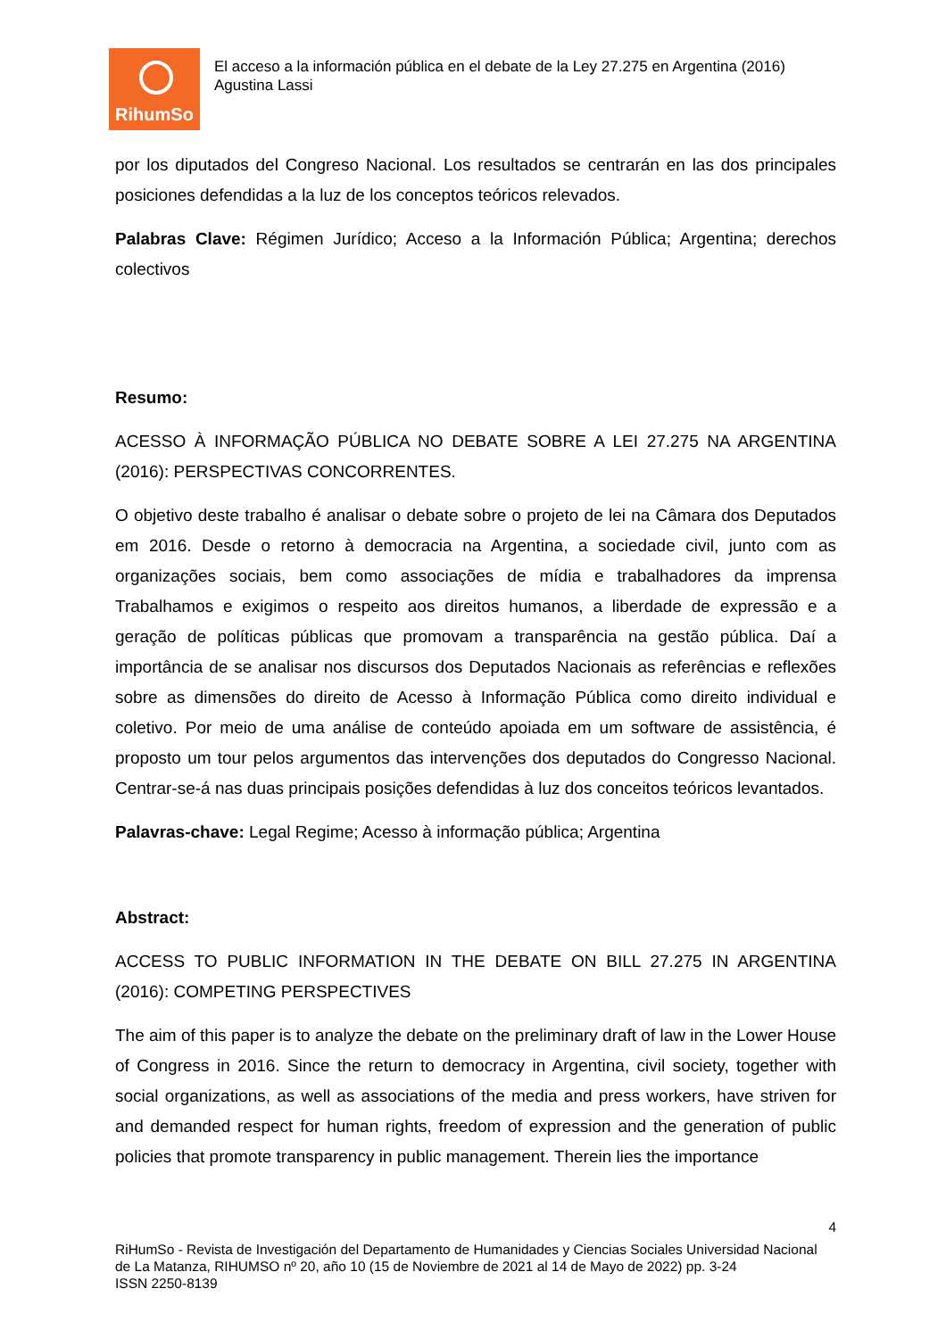RihumSo
El acceso a la información pública en el debate de la Ley 27.275 en Argentina (2016)
Agustina Lassi
por los diputados del Congreso Nacional. Los resultados se centrarán en las dos principales posiciones defendidas a la luz de los conceptos teóricos relevados.
Palabras Clave: Régimen Jurídico; Acceso a la Información Pública; Argentina; derechos colectivos
Resumo:
ACESSO À INFORMAÇÃO PÚBLICA NO DEBATE SOBRE A LEI 27.275 NA ARGENTINA (2016): PERSPECTIVAS CONCORRENTES.
O objetivo deste trabalho é analisar o debate sobre o projeto de lei na Câmara dos Deputados em 2016. Desde o retorno à democracia na Argentina, a sociedade civil, junto com as organizações sociais, bem como associações de mídia e trabalhadores da imprensa Trabalhamos e exigimos o respeito aos direitos humanos, a liberdade de expressão e a geração de políticas públicas que promovam a transparência na gestão pública. Daí a importância de se analisar nos discursos dos Deputados Nacionais as referências e reflexões sobre as dimensões do direito de Acesso à Informação Pública como direito individual e coletivo. Por meio de uma análise de conteúdo apoiada em um software de assistência, é proposto um tour pelos argumentos das intervenções dos deputados do Congresso Nacional. Centrar-se-á nas duas principais posições defendidas à luz dos conceitos teóricos levantados.
Palavras-chave: Legal Regime; Acesso à informação pública; Argentina
Abstract:
ACCESS TO PUBLIC INFORMATION IN THE DEBATE ON BILL 27.275 IN ARGENTINA (2016): COMPETING PERSPECTIVES
The aim of this paper is to analyze the debate on the preliminary draft of law in the Lower House of Congress in 2016. Since the return to democracy in Argentina, civil society, together with social organizations, as well as associations of the media and press workers, have striven for and demanded respect for human rights, freedom of expression and the generation of public policies that promote transparency in public management. Therein lies the importance
4
RiHumSo - Revista de Investigación del Departamento de Humanidades y Ciencias Sociales Universidad Nacional de La Matanza, RIHUMSO nº 20, año 10 (15 de Noviembre de 2021 al 14 de Mayo de 2022) pp. 3-24
ISSN 2250-8139